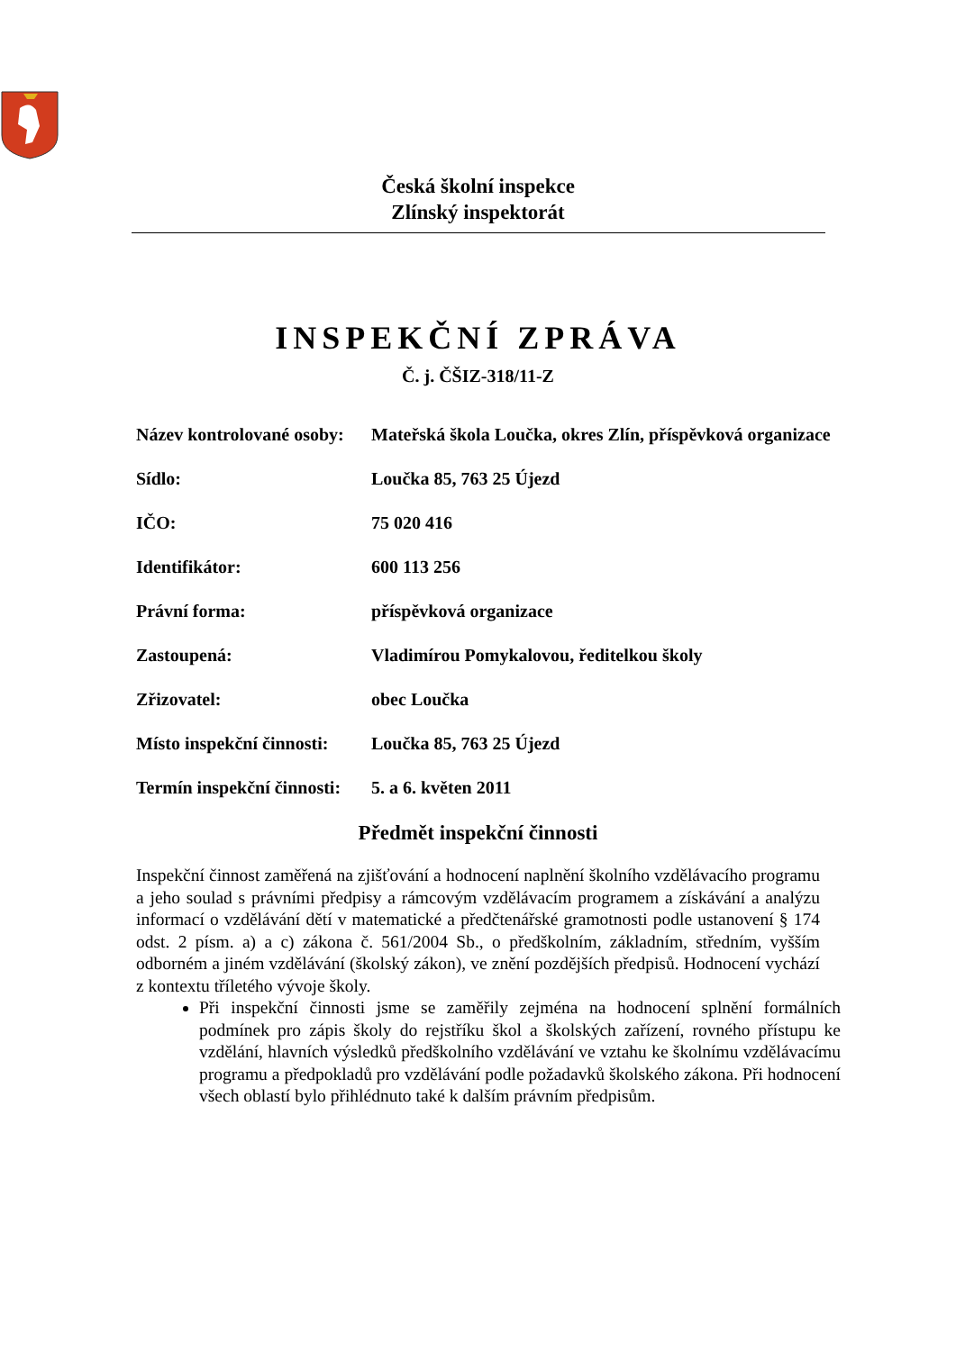Česká školní inspekce
Zlínský inspektorát
INSPEKČNÍ ZPRÁVA
Č. j. ČŠIZ-318/11-Z
| Název kontrolované osoby: | Mateřská škola Loučka, okres Zlín, příspěvková organizace |
| Sídlo: | Loučka 85, 763 25 Újezd |
| IČO: | 75 020 416 |
| Identifikátor: | 600 113 256 |
| Právní forma: | příspěvková organizace |
| Zastoupená: | Vladimírou Pomykalovou, ředitelkou školy |
| Zřizovatel: | obec Loučka |
| Místo inspekční činnosti: | Loučka 85, 763 25 Újezd |
| Termín inspekční činnosti: | 5. a 6. květen 2011 |
Předmět inspekční činnosti
Inspekční činnost zaměřená na zjišťování a hodnocení naplnění školního vzdělávacího programu a jeho soulad s právními předpisy a rámcovým vzdělávacím programem a získávání a analýzu informací o vzdělávání dětí v matematické a předčtenářské gramotnosti podle ustanovení § 174 odst. 2 písm. a) a c) zákona č. 561/2004 Sb., o předškolním, základním, středním, vyšším odborném a jiném vzdělávání (školský zákon), ve znění pozdějších předpisů. Hodnocení vychází z kontextu tříletého vývoje školy.
Při inspekční činnosti jsme se zaměřily zejména na hodnocení splnění formálních podmínek pro zápis školy do rejstříku škol a školských zařízení, rovného přístupu ke vzdělání, hlavních výsledků předškolního vzdělávání ve vztahu ke školnímu vzdělávacímu programu a předpokladů pro vzdělávání podle požadavků školského zákona. Při hodnocení všech oblastí bylo přihlédnuto také k dalším právním předpisům.